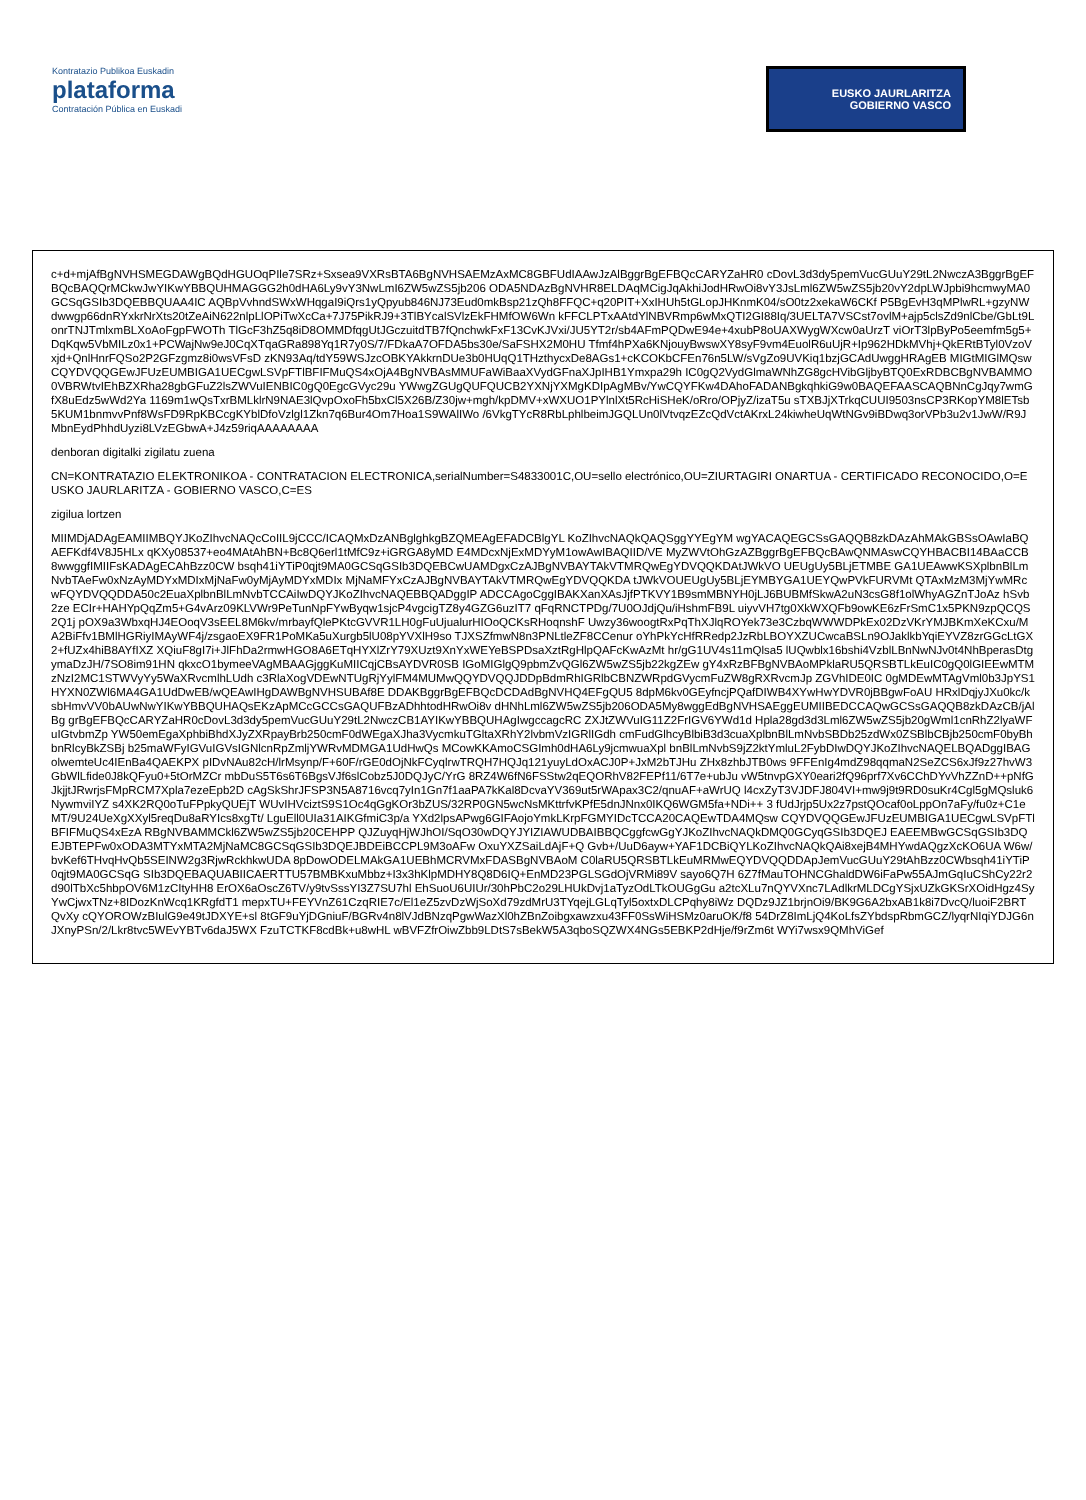Kontratazio Publikoa Euskadin
plataforma
Contratación Pública en Euskadi
EUSKO JAURLARITZA
GOBIERNO VASCO
c+d+mjAfBgNVHSMEGDAWgBQdHGUOqPIle7SRz+Sxsea9VXRsBTA6BgNVHSAEMzAxMC8GBFUdIAAwJzAlBggrBgEFBQcCARYZaHR0 cDovL3d3dy5pemVucGUuY29tL2NwczA3BggrBgEFBQcBAQQrMCkwJwYIKwYBBQUHMAGGG2h0dHA6Ly9vY3NwLmI6ZW5wZS5jb206 ODA5NDAzBgNVHR8ELDAqMCigJqAkhiJodHRwOi8vY3JsLml6ZW5wZS5jb20vY2dpLWJpbi9hcmwyMA0GCSqGSIb3DQEBBQUAA4IC AQBpVvhndSWxWHqgaI9iQrs1yQpyub846NJ73Eud0mkBsp21zQh8FFQC+q20PIT+XxIHUh5tGLopJHKnmK04/sO0tz2xekaW6CKf P5BgEvH3qMPlwRL+gzyNWdwwgp66dnRYxkrNrXts20tZeAiN622nlpLlOPiTwXcCa+7J75PikRJ9+3TlBYcalSVlzEkFHMfOW6Wn kFFCLPTxAAtdYlNBVRmp6wMxQTI2GI88Iq/3UELTA7VSCst7ovlM+ajp5clsZd9nlCbe/GbLt9LonrTNJTmlxmBLXoAoFgpFWOTh TlGcF3hZ5q8iD8OMMDfqgUtJGczuitdTB7fQnchwkFxF13CvKJVxi/JU5YT2r/sb4AFmPQDwE94e+4xubP8oUAXWygWXcw0aUrzT viOrT3lpByPo5eemfm5g5+DqKqw5VbMILz0x1+PCWajNw9eJ0CqXTqaGRa898Yq1R7y0S/7/FDkaA7OFDA5bs30e/SaFSHX2M0HU Tfmf4hPXa6KNjouyBwswXY8syF9vm4EuolR6uUjR+Ip962HDkMVhj+QkERtBTyl0VzoVxjd+QnlHnrFQSo2P2GFzgmz8i0wsVFsD zKN93Aq/tdY59WSJzcOBKYAkkrnDUe3b0HUqQ1THzthycxDe8AGs1+cKCOKbCFEn76n5LW/sVgZo9UVKiq1bzjGCAdUwggHRAgEB MIGtMIGlMQswCQYDVQQGEwJFUzEUMBIGA1UECgwLSVpFTlBFIFMuQS4xOjA4BgNVBAsMMUFaWiBaaXVydGFnaXJpIHB1Ymxpa29h IC0gQ2VydGlmaWNhZG8gcHVibGljbyBTQ0ExRDBCBgNVBAMMO0VBRWtvIEhBZXRha28gbGFuZ2lsZWVuIENBIC0gQ0EgcGVyc29u YWwgZGUgQUFQUCB2YXNjYXMgKDIpAgMBv/YwCQYFKw4DAhoFADANBgkqhkiG9w0BAQEFAASCAQBNnCgJqy7wmGfX8uEdz5wWd2Ya 1169m1wQsTxrBMLklrN9NAE3lQvpOxoFh5bxCl5X26B/Z30jw+mgh/kpDMV+xWXUO1PYlnlXt5RcHiSHeK/oRro/OPjyZ/izaT5u sTXBJjXTrkqCUUI9503nsCP3RKopYM8lETsb5KUM1bnmvvPnf8WsFD9RpKBCcgKYblDfoVzlgl1Zkn7q6Bur4Om7Hoa1S9WAlIWo /6VkgTYcR8RbLphlbeimJGQLUn0lVtvqzEZcQdVctAKrxL24kiwheUqWtNGv9iBDwq3orVPb3u2v1JwW/R9JMbnEydPhhdUyzi8LVzEGbwA+J4z59riqAAAAAAAA
denboran digitalki zigilatu zuena
CN=KONTRATAZIO ELEKTRONIKOA - CONTRATACION ELECTRONICA,serialNumber=S4833001C,OU=sello electrónico,OU=ZIURTAGIRI ONARTUA - CERTIFICADO RECONOCIDO,O=EUSKO JAURLARITZA - GOBIERNO VASCO,C=ES
zigilua lortzen
MIIMDjADAgEAMIIMBQYJKoZIhvcNAQcCoIIL9jCCC/ICAQMxDzANBglghkgBZQMEAgEFADCBlgYL KoZIhvcNAQkQAQSggYYEgYM wgYACAQEGCSsGAQQB8zkDAzAhMAkGBSsOAwIaBQAEFKdf4V8J5HLx qKXy08537+eo4MAtAhBN+Bc8Q6erl1tMfC9z+iGRGA8yMD E4MDcxNjExMDYyM1owAwIBAQIID/VE MyZWVtOhGzAZBggrBgEFBQcBAwQNMAswCQYHBACBI14BAaCCB8wwggfIMIIFsKADAgECAhBzz0CW bsqh41iYTiP0qjt9MA0GCSqGSIb3DQEBCwUAMDgxCzAJBgNVBAYTAkVTMRQwEgYDVQQKDAtJWkVO UEUgUy5BLjETMBE GA1UEAwwKSXplbnBlLmNvbTAeFw0xNzAyMDYxMDIxMjNaFw0yMjAyMDYxMDIx MjNaMFYxCzAJBgNVBAYTAkVTMRQwEgYDVQQKDA tJWkVOUEUgUy5BLjEYMBYGA1UEYQwPVkFURVMt QTAxMzM3MjYwMRcwFQYDVQQDDA50c2EuaXplbnBlLmNvbTCCAiIwDQYJKoZIhvcNAQEBBQADggIP ADCCAgoCggIBAKXanXAsJjfPTKVY1B9smMBNYH0jLJ6BUBMfSkwA2uN3csG8f1olWhyAGZnTJoAz hSvb2ze ECIr+HAHYpQqZm5+G4vArz09KLVWr9PeTunNpFYwByqw1sjcP4vgcigTZ8y4GZG6uzIT7 qFqRNCTPDg/7U0OJdjQu/iHshmFB9L uiyvVH7tg0XkWXQFb9owKE6zFrSmC1x5PKN9zpQCQS2Q1j pOX9a3WbxqHJ4EOoqV3sEEL8M6kv/mrbayfQlePKtcGVVR1LH0gFuUjualurHIOoQCKsRHoqnshF Uwzy36woogtRxPqThXJlqROYek73e3CzbqWWWDPkEx02DzVKrYMJBKmXeKCxu/MA2BiFfv1BMlHGRiyIMAyWF4j/zsgaoEX9FR1PoMKa5uXurgb5lU08pYVXlH9so TJXSZfmwN8n3PNLtleZF8CCenur oYhPkYcHfRRedp2JzRbLBOYXZUCwcaBSLn9OJaklkbYqiEYVZ8zrGGcLtGX2+fUZx4hiB8AYfIXZ XQiuF8gI7i+JlFhDa2rmwHGO8A6ETqHYXlZrY79XUzt9XnYxWEYeBSPDsaXztRgHlpQAFcKwAzMt hr/gG1UV4s11mQlsa5 lUQwblx16bshi4VzblLBnNwNJv0t4NhBperasDtgymaDzJH/7SO8im91HN qkxcO1bymeeVAgMBAAGjggKuMIICqjCBsAYDVR0SB IGoMIGlgQ9pbmZvQGl6ZW5wZS5jb22kgZEw gY4xRzBFBgNVBAoMPklaRU5QRSBTLkEuIC0gQ0lGIEEwMTMzNzI2MC1STWVyYy5WaXRvcmlhLUdh c3RlaXogVDEwNTUgRjYylFM4MUMwQQYDVQQJDDpBdmRhIGRlbCBNZWRpdGVycmFuZW8gRXRvcmJp ZGVhIDE0IC 0gMDEwMTAgVml0b3JpYS1HYXN0ZWl6MA4GA1UdDwEB/wQEAwIHgDAWBgNVHSUBAf8E DDAKBggrBgEFBQcDCDAdBgNVHQ4EFgQU5 8dpM6kv0GEyfncjPQafDIWB4XYwHwYDVR0jBBgwFoAU HRxlDqjyJXu0kc/ksbHmvVV0bAUwNwYIKwYBBQUHAQsEKzApMCcGCCsGAQUFBzADhhtodHRwOi8v dHNhLml6ZW5wZS5jb206ODA5My8wggEdBgNVHSAEggEUMIIBEDCCAQwGCSsGAQQB8zkDAzCB/jAl Bg grBgEFBQcCARYZaHR0cDovL3d3dy5pemVucGUuY29tL2NwczCB1AYIKwYBBQUHAgIwgccagcRC ZXJtZWVuIG11Z2FrIGV6YWd1d Hpla28gd3d3Lml6ZW5wZS5jb20gWml1cnRhZ2lyaWFuIGtvbmZp YW50emEgaXphbiBhdXJyZXRpayBrb250cmF0dWEgaXJha3VycmkuTGltaXRhY2lvbmVzIGRlIGdh cmFudGlhcyBlbiB3d3cuaXplbnBlLmNvbSBDb25zdWx0ZSBlbCBjb250cmF0byBhbnRlcyBkZSBj b25maWFyIGVuIGVsIGNlcnRpZmljYWRvMDMGA1UdHwQs MCowKKAmoCSGImh0dHA6Ly9jcmwuaXpl bnBlLmNvbS9jZ2ktYmluL2FybDIwDQYJKoZIhvcNAQELBQADggIBAGolwemteUc4IEnBa4QAEKPX pIDvNAu82cH/lrMsynp/F+60F/rGE0dOjNkFCyqlrwTRQH7HQJq121yuyLdOxACJ0P+JxM2bTJHu ZHx8zhbJTB0ws 9FFEnIg4mdZ98qqmaN2SeZCS6xJf9z27hvW3GbWlLfide0J8kQFyu0+5tOrMZCr mbDuS5T6s6T6BgsVJf6slCobz5J0DQJyC/YrG 8RZ4W6fN6FSStw2qEQORhV82FEPf11/6T7e+ubJu vW5tnvpGXY0eari2fQ96prf7Xv6CChDYvVhZZnD++pNfGJkjjtJRwrjsFMpRCM7Xpla7ezeEpb2D cAgSkShrJFSP3N5A8716vcq7yIn1Gn7f1aaPA7kKal8DcvaYV369ut5rWApax3C2/qnuAF+aWrUQ l4cxZyT3VJDFJ804VI+mw9j9t9RD0suKr4Cgl5gMQsluk6NywmviIYZ s4XK2RQ0oTuFPpkyQUEjT WUvIHVciztS9S1Oc4qGgKOr3bZUS/32RP0GN5wcNsMKttrfvKPfE5dnJNnx0IKQ6WGM5fa+NDi++ 3 fUdJrjp5Ux2z7pstQOcaf0oLppOn7aFy/fu0z+C1eMT/9U24UeXgXXyl5reqDu8aRYIcs8xgTt/ LguEll0UIa31AIKGfmiC3p/a YXd2lpsAPwg6GIFAojoYmkLKrpFGMYIDcTCCA20CAQEwTDA4MQsw CQYDVQQGEwJFUzEUMBIGA1UECgwLSVpFTlBFIFMuQS4xEzA RBgNVBAMMCkl6ZW5wZS5jb20CEHPP QJZuyqHjWJhOI/SqO30wDQYJYIZIAWUDBAIBBQCggfcwGgYJKoZIhvcNAQkDMQ0GCyqGSIb3DQEJ EAEEMBwGCSqGSIb3DQEJBTEPFw0xODA3MTYxMTA2MjNaMC8GCSqGSIb3DQEJBDEiBCCPL9M3oAFw OxuYXZSaiLdAjF+Q Gvb+/UuD6ayw+YAF1DCBiQYLKoZIhvcNAQkQAi8xejB4MHYwdAQgzXcKO6UA W6w/bvKef6THvqHvQb5SEINW2g3RjwRckhkwUDA 8pDowODELMAkGA1UEBhMCRVMxFDASBgNVBAoM C0laRU5QRSBTLkEuMRMwEQYDVQQDDApJemVucGUuY29tAhBzz0CWbsqh41iYTiP0qjt9MA0GCSqG SIb3DQEBAQUABIICAERTTU57BMBKxuMbbz+I3x3hKlpMDHY8Q8D6IQ+EnMD23PGLSGdOjVRMi89V sayo6Q7H 6Z7fMauTOHNCGhaldDW6iFaPw55AJmGqIuCShCy22r2d90lTbXc5hbpOV6M1zCItyHH8 ErOX6aOscZ6TV/y9tvSssYI3Z7SU7hl EhSuoU6UIUr/30hPbC2o29LHUkDvj1aTyzOdLTkOUGgGu a2tcXLu7nQYVXnc7LAdlkrMLDCgYSjxUZkGKSrXOidHgz4SyYwCjwxTNz+8IDozKnWcq1KRgfdT1 mepxTU+FEYVnZ61CzqRIE7c/El1eZ5zvDzWjSoXd79zdMrU3TYqejLGLqTyl5oxtxDLCPqhy8iWz DQDz9JZ1brjnOi9/BK9G6A2bxAB1k8i7DvcQ/luoiF2BRTQvXy cQYOROWzBIulG9e49tJDXYE+sl 8tGF9uYjDGniuF/BGRv4n8lVJdBNzqPgwWazXl0hZBnZoibgxawzxu43FF0SsWiHSMz0aruOK/f8 54DrZ8ImLjQ4KoLfsZYbdspRbmGCZ/lyqrNIqiYDJG6nJXnyPSn/2/Lkr8tvc5WEvYBTv6daJ5WX FzuTCTKF8cdBk+u8wHL wBVFZfrOiwZbb9LDtS7sBekW5A3qboSQZWX4NGs5EBKP2dHje/f9rZm6t WYi7wsx9QMhViGef